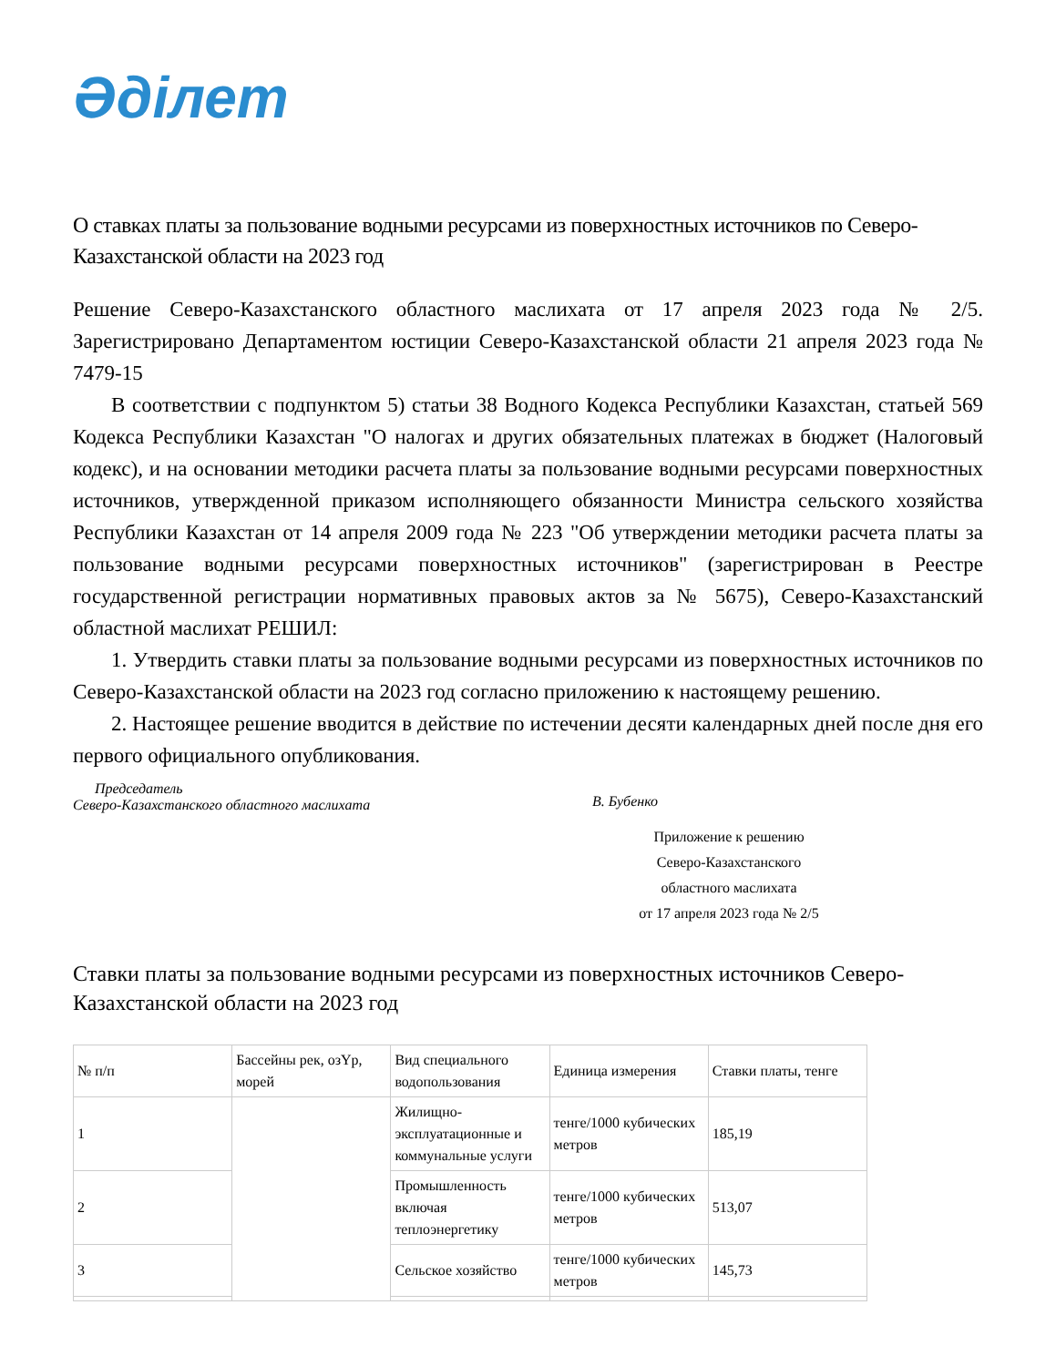Әділет
О ставках платы за пользование водными ресурсами из поверхностных источников по Северо-Казахстанской области на 2023 год
Решение Северо-Казахстанского областного маслихата от 17 апреля 2023 года № 2/5. Зарегистрировано Департаментом юстиции Северо-Казахстанской области 21 апреля 2023 года № 7479-15
В соответствии с подпунктом 5) статьи 38 Водного Кодекса Республики Казахстан, статьей 569 Кодекса Республики Казахстан "О налогах и других обязательных платежах в бюджет (Налоговый кодекс), и на основании методики расчета платы за пользование водными ресурсами поверхностных источников, утвержденной приказом исполняющего обязанности Министра сельского хозяйства Республики Казахстан от 14 апреля 2009 года № 223 "Об утверждении методики расчета платы за пользование водными ресурсами поверхностных источников" (зарегистрирован в Реестре государственной регистрации нормативных правовых актов за № 5675), Северо-Казахстанский областной маслихат РЕШИЛ:
1. Утвердить ставки платы за пользование водными ресурсами из поверхностных источников по Северо-Казахстанской области на 2023 год согласно приложению к настоящему решению.
2. Настоящее решение вводится в действие по истечении десяти календарных дней после дня его первого официального опубликования.
Председатель
Северо-Казахстанского областного маслихата
В. Бубенко
Приложение к решению
Северо-Казахстанского
областного маслихата
от 17 апреля 2023 года № 2/5
Ставки платы за пользование водными ресурсами из поверхностных источников Северо-Казахстанской области на 2023 год
| № п/п | Бассейны рек, озҮр, морей | Вид специального водопользования | Единица измерения | Ставки платы, тенге |
| 1 | | Жилищно-эксплуатационные и коммунальные услуги | тенге/1000 кубических метров | 185,19 |
| 2 | | Промышленность включая теплоэнергетику | тенге/1000 кубических метров | 513,07 |
| 3 | | Сельское хозяйство | тенге/1000 кубических метров | 145,73 |